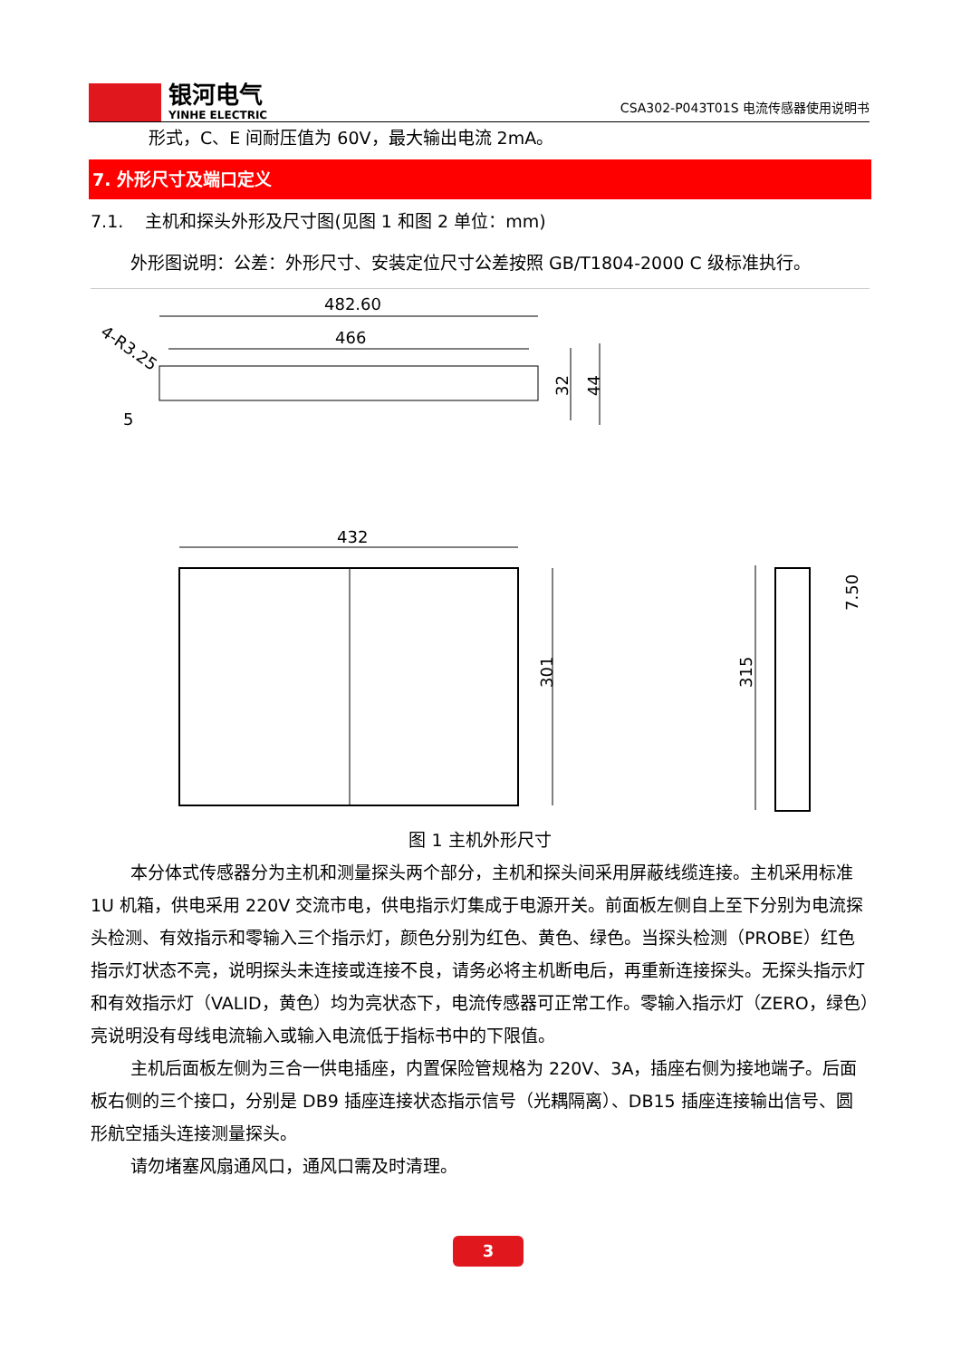银河电气
YINHE ELECTRIC
CSA302-P043T01S 电流传感器使用说明书
形式，C、E 间耐压值为 60V，最大输出电流 2mA。
7. 外形尺寸及端口定义
7.1. 主机和探头外形及尺寸图(见图 1 和图 2 单位：mm)
外形图说明：公差：外形尺寸、安装定位尺寸公差按照 GB/T1804-2000 C 级标准执行。
482.60
466
4-R3.25
5
32
44
432
301
315
7.50
图 1 主机外形尺寸
本分体式传感器分为主机和测量探头两个部分，主机和探头间采用屏蔽线缆连接。主机采用标准 1U 机箱，供电采用 220V 交流市电，供电指示灯集成于电源开关。前面板左侧自上至下分别为电流探头检测、有效指示和零输入三个指示灯，颜色分别为红色、黄色、绿色。当探头检测（PROBE）红色指示灯状态不亮，说明探头未连接或连接不良，请务必将主机断电后，再重新连接探头。无探头指示灯和有效指示灯（VALID，黄色）均为亮状态下，电流传感器可正常工作。零输入指示灯（ZERO，绿色）亮说明没有母线电流输入或输入电流低于指标书中的下限值。
主机后面板左侧为三合一供电插座，内置保险管规格为 220V、3A，插座右侧为接地端子。后面板右侧的三个接口，分别是 DB9 插座连接状态指示信号（光耦隔离）、DB15 插座连接输出信号、圆形航空插头连接测量探头。
请勿堵塞风扇通风口，通风口需及时清理。
3